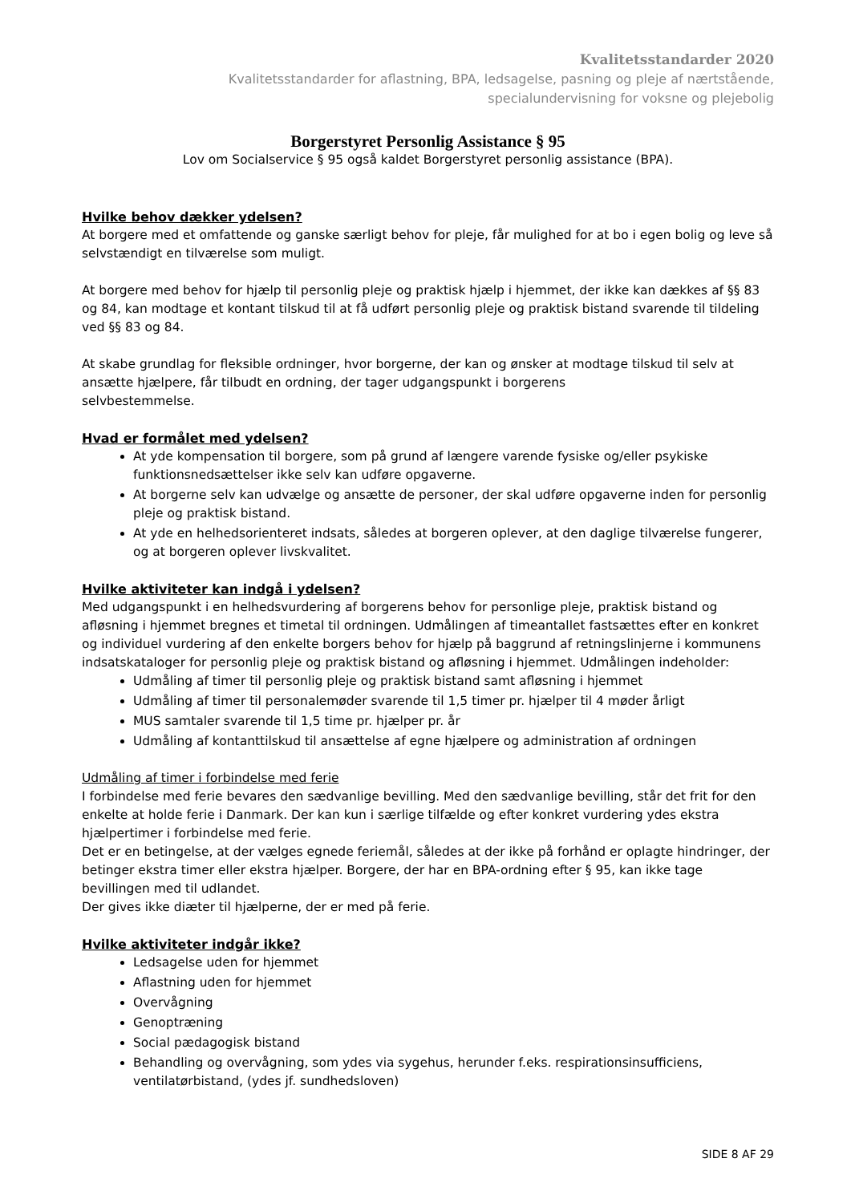Kvalitetsstandarder 2020
Kvalitetsstandarder for aflastning, BPA, ledsagelse, pasning og pleje af nærtstående,
specialundervisning for voksne og plejebolig
Borgerstyret Personlig Assistance § 95
Lov om Socialservice § 95 også kaldet Borgerstyret personlig assistance (BPA).
Hvilke behov dækker ydelsen?
At borgere med et omfattende og ganske særligt behov for pleje, får mulighed for at bo i egen bolig og leve så selvstændigt en tilværelse som muligt.
At borgere med behov for hjælp til personlig pleje og praktisk hjælp i hjemmet, der ikke kan dækkes af §§ 83 og 84, kan modtage et kontant tilskud til at få udført personlig pleje og praktisk bistand svarende til tildeling ved §§ 83 og 84.
At skabe grundlag for fleksible ordninger, hvor borgerne, der kan og ønsker at modtage tilskud til selv at ansætte hjælpere, får tilbudt en ordning, der tager udgangspunkt i borgerens
selvbestemmelse.
Hvad er formålet med ydelsen?
At yde kompensation til borgere, som på grund af længere varende fysiske og/eller psykiske funktionsnedsættelser ikke selv kan udføre opgaverne.
At borgerne selv kan udvælge og ansætte de personer, der skal udføre opgaverne inden for personlig pleje og praktisk bistand.
At yde en helhedsorienteret indsats, således at borgeren oplever, at den daglige tilværelse fungerer, og at borgeren oplever livskvalitet.
Hvilke aktiviteter kan indgå i ydelsen?
Med udgangspunkt i en helhedsvurdering af borgerens behov for personlige pleje, praktisk bistand og afløsning i hjemmet bregnes et timetal til ordningen. Udmålingen af timeantallet fastsættes efter en konkret og individuel vurdering af den enkelte borgers behov for hjælp på baggrund af retningslinjerne i kommunens indsatskataloger for personlig pleje og praktisk bistand og afløsning i hjemmet. Udmålingen indeholder:
Udmåling af timer til personlig pleje og praktisk bistand samt afløsning i hjemmet
Udmåling af timer til personalemøder svarende til 1,5 timer pr. hjælper til 4 møder årligt
MUS samtaler svarende til 1,5 time pr. hjælper pr. år
Udmåling af kontanttilskud til ansættelse af egne hjælpere og administration af ordningen
Udmåling af timer i forbindelse med ferie
I forbindelse med ferie bevares den sædvanlige bevilling. Med den sædvanlige bevilling, står det frit for den enkelte at holde ferie i Danmark. Der kan kun i særlige tilfælde og efter konkret vurdering ydes ekstra hjælpertimer i forbindelse med ferie.
Det er en betingelse, at der vælges egnede feriemål, således at der ikke på forhånd er oplagte hindringer, der betinger ekstra timer eller ekstra hjælper. Borgere, der har en BPA-ordning efter § 95, kan ikke tage bevillingen med til udlandet.
Der gives ikke diæter til hjælperne, der er med på ferie.
Hvilke aktiviteter indgår ikke?
Ledsagelse uden for hjemmet
Aflastning uden for hjemmet
Overvågning
Genoptræning
Social pædagogisk bistand
Behandling og overvågning, som ydes via sygehus, herunder f.eks. respirationsinsufficiens, ventilatørbistand, (ydes jf. sundhedsloven)
SIDE 8 AF 29